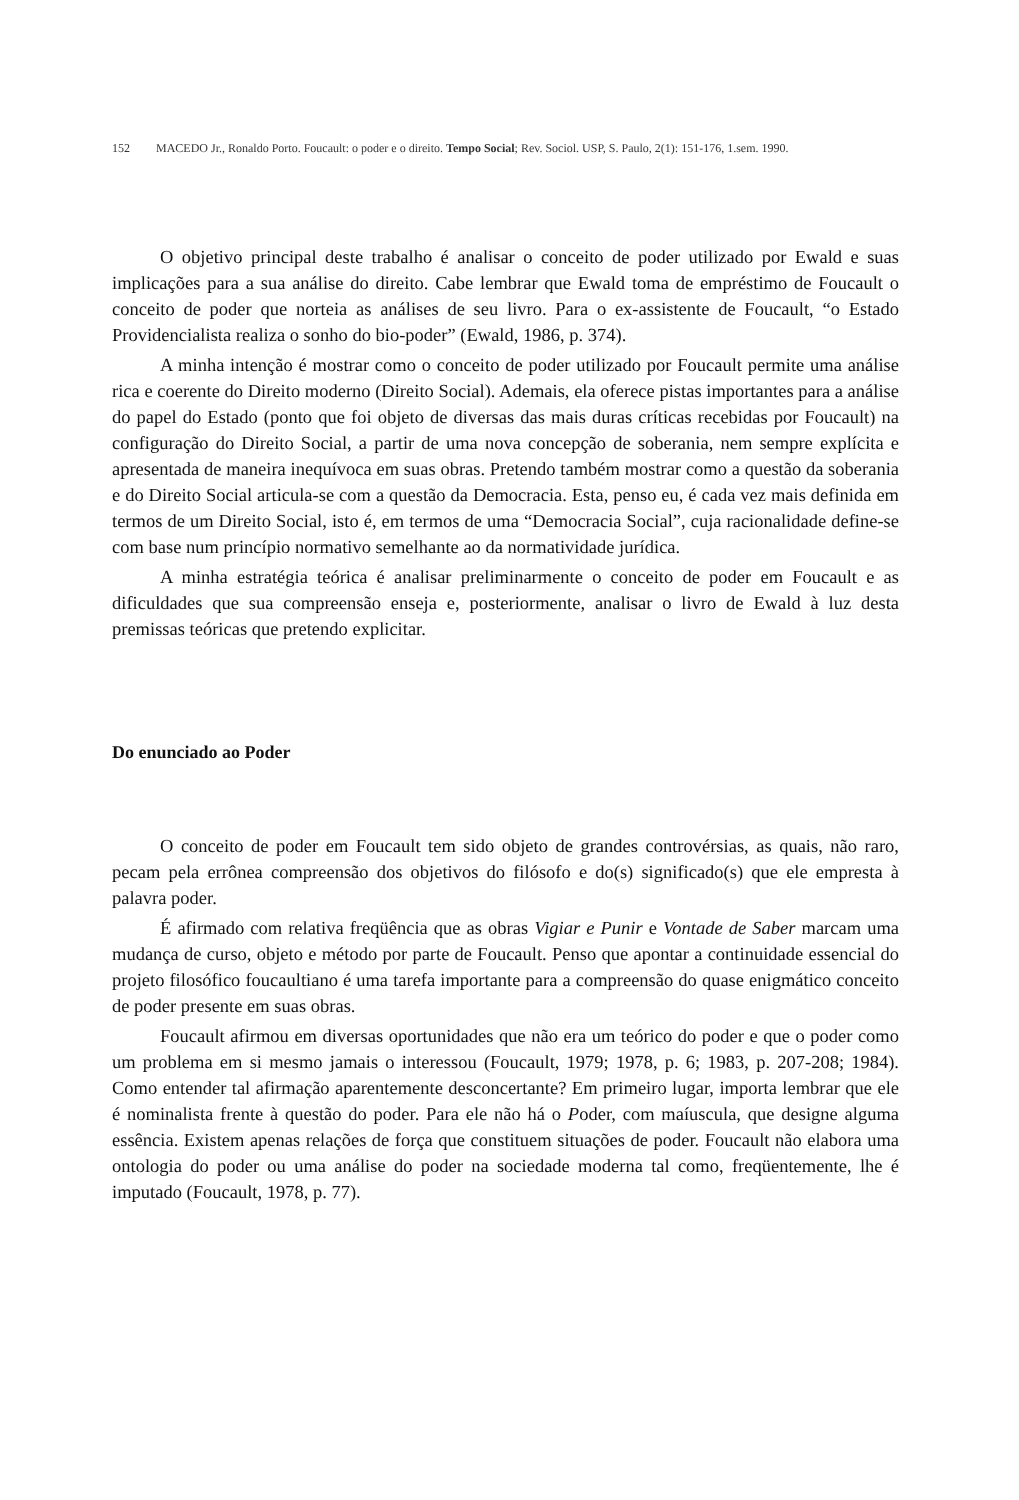152 MACEDO Jr., Ronaldo Porto. Foucault: o poder e o direito. Tempo Social; Rev. Sociol. USP, S. Paulo, 2(1): 151-176, 1.sem. 1990.
O objetivo principal deste trabalho é analisar o conceito de poder utilizado por Ewald e suas implicações para a sua análise do direito. Cabe lembrar que Ewald toma de empréstimo de Foucault o conceito de poder que norteia as análises de seu livro. Para o ex-assistente de Foucault, “o Estado Providencialista realiza o sonho do bio-poder” (Ewald, 1986, p. 374).
A minha intenção é mostrar como o conceito de poder utilizado por Foucault permite uma análise rica e coerente do Direito moderno (Direito Social). Ademais, ela oferece pistas importantes para a análise do papel do Estado (ponto que foi objeto de diversas das mais duras críticas recebidas por Foucault) na configuração do Direito Social, a partir de uma nova concepção de soberania, nem sempre explícita e apresentada de maneira inequívoca em suas obras. Pretendo também mostrar como a questão da soberania e do Direito Social articula-se com a questão da Democracia. Esta, penso eu, é cada vez mais definida em termos de um Direito Social, isto é, em termos de uma “Democracia Social”, cuja racionalidade define-se com base num princípio normativo semelhante ao da normatividade jurídica.
A minha estratégia teórica é analisar preliminarmente o conceito de poder em Foucault e as dificuldades que sua compreensão enseja e, posteriormente, analisar o livro de Ewald à luz desta premissas teóricas que pretendo explicitar.
Do enunciado ao Poder
O conceito de poder em Foucault tem sido objeto de grandes controvérsias, as quais, não raro, pecam pela errônea compreensão dos objetivos do filósofo e do(s) significado(s) que ele empresta à palavra poder.
É afirmado com relativa freqüência que as obras Vigiar e Punir e Vontade de Saber marcam uma mudança de curso, objeto e método por parte de Foucault. Penso que apontar a continuidade essencial do projeto filosófico foucaultiano é uma tarefa importante para a compreensão do quase enigmático conceito de poder presente em suas obras.
Foucault afirmou em diversas oportunidades que não era um teórico do poder e que o poder como um problema em si mesmo jamais o interessou (Foucault, 1979; 1978, p. 6; 1983, p. 207-208; 1984). Como entender tal afirmação aparentemente desconcertante? Em primeiro lugar, importa lembrar que ele é nominalista frente à questão do poder. Para ele não há o Poder, com maíuscula, que designe alguma essência. Existem apenas relações de força que constituem situações de poder. Foucault não elabora uma ontologia do poder ou uma análise do poder na sociedade moderna tal como, freqüentemente, lhe é imputado (Foucault, 1978, p. 77).